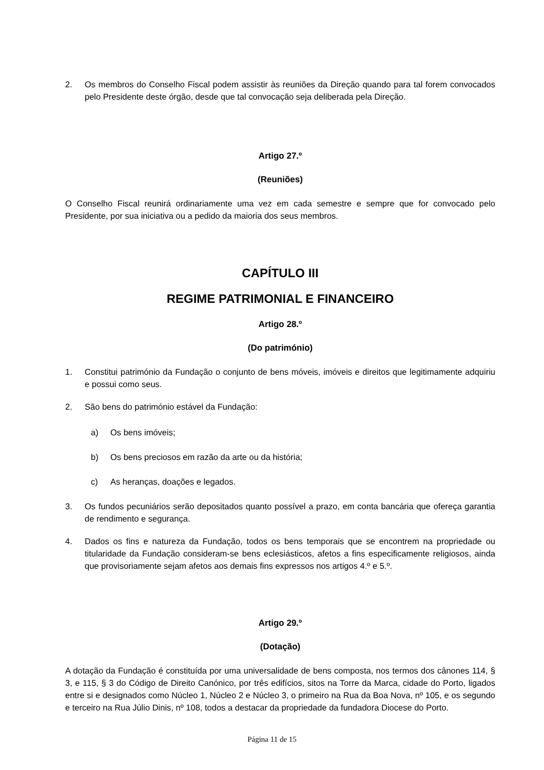2. Os membros do Conselho Fiscal podem assistir às reuniões da Direção quando para tal forem convocados pelo Presidente deste órgão, desde que tal convocação seja deliberada pela Direção.
Artigo 27.º
(Reuniões)
O Conselho Fiscal reunirá ordinariamente uma vez em cada semestre e sempre que for convocado pelo Presidente, por sua iniciativa ou a pedido da maioria dos seus membros.
CAPÍTULO III
REGIME PATRIMONIAL E FINANCEIRO
Artigo 28.º
(Do património)
1. Constitui património da Fundação o conjunto de bens móveis, imóveis e direitos que legitimamente adquiriu e possui como seus.
2. São bens do património estável da Fundação:
a) Os bens imóveis;
b) Os bens preciosos em razão da arte ou da história;
c) As heranças, doações e legados.
3. Os fundos pecuniários serão depositados quanto possível a prazo, em conta bancária que ofereça garantia de rendimento e segurança.
4. Dados os fins e natureza da Fundação, todos os bens temporais que se encontrem na propriedade ou titularidade da Fundação consideram-se bens eclesiásticos, afetos a fins especificamente religiosos, ainda que provisoriamente sejam afetos aos demais fins expressos nos artigos 4.º e 5.º.
Artigo 29.º
(Dotação)
A dotação da Fundação é constituída por uma universalidade de bens composta, nos termos dos cânones 114, § 3, e 115, § 3 do Código de Direito Canónico, por três edifícios, sitos na Torre da Marca, cidade do Porto, ligados entre si e designados como Núcleo 1, Núcleo 2 e Núcleo 3, o primeiro na Rua da Boa Nova, nº 105, e os segundo e terceiro na Rua Júlio Dinis, nº 108, todos a destacar da propriedade da fundadora Diocese do Porto.
Página 11 de 15